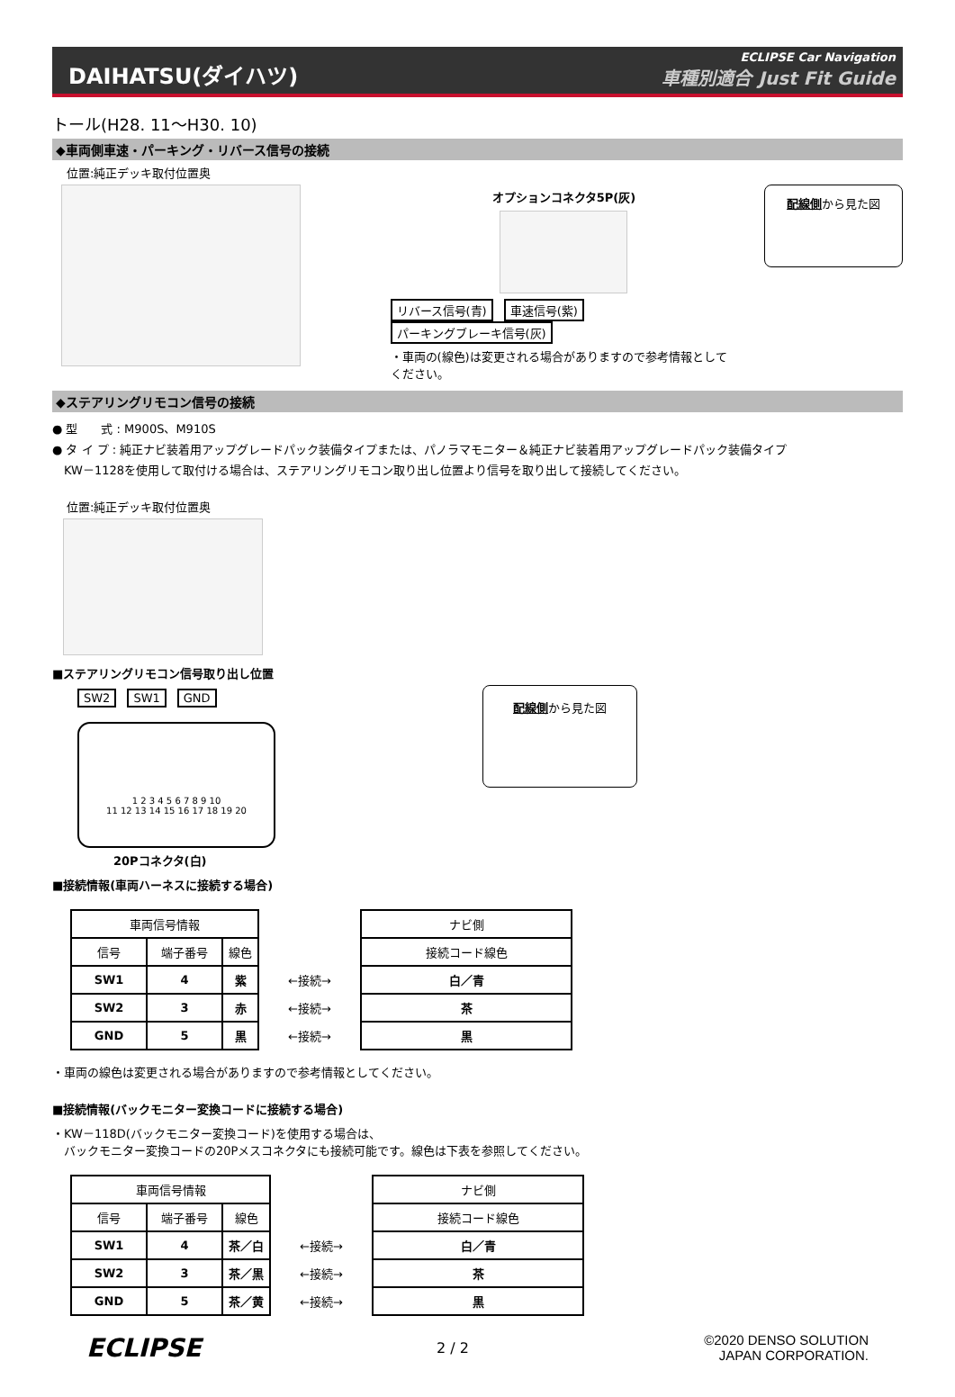DAIHATSU(ダイハツ)
ECLIPSE Car Navigation
車種別適合 Just Fit Guide
トール(H28. 11～H30. 10)
◆車両側車速・パーキング・リバース信号の接続
位置:純正デッキ取付位置奥
オプションコネクタ5P(灰)
リバース信号(青) 車速信号(紫) パーキングブレーキ信号(灰)
・車両の(線色)は変更される場合がありますので参考情報としてください。
配線側から見た図
◆ステアリングリモコン信号の接続
● 型　　式 : M900S、M910S
● タ イ プ : 純正ナビ装着用アップグレードパック装備タイプまたは、パノラマモニター＆純正ナビ装着用アップグレードパック装備タイプ
　KW－1128を使用して取付ける場合は、ステアリングリモコン取り出し位置より信号を取り出して接続してください。
位置:純正デッキ取付位置奥
■ステアリングリモコン信号取り出し位置
SW2 SW1 GND
1 2 3 4 5 6 7 8 9 10
11 12 13 14 15 16 17 18 19 20
20Pコネクタ(白)
配線側から見た図
■接続情報(車両ハーネスに接続する場合)
| 車両信号情報 | | | | ナビ側 |
| 信号 | 端子番号 | 線色 | | 接続コード線色 |
| SW1 | 4 | 紫 | ←接続→ | 白／青 |
| SW2 | 3 | 赤 | ←接続→ | 茶 |
| GND | 5 | 黒 | ←接続→ | 黒 |
・車両の線色は変更される場合がありますので参考情報としてください。
■接続情報(バックモニター変換コードに接続する場合)
・KW－118D(バックモニター変換コード)を使用する場合は、
　バックモニター変換コードの20Pメスコネクタにも接続可能です。線色は下表を参照してください。
| 車両信号情報 | | | | ナビ側 |
| 信号 | 端子番号 | 線色 | | 接続コード線色 |
| SW1 | 4 | 茶／白 | ←接続→ | 白／青 |
| SW2 | 3 | 茶／黒 | ←接続→ | 茶 |
| GND | 5 | 茶／黄 | ←接続→ | 黒 |
ECLIPSE
2 / 2
©2020 DENSO SOLUTION
JAPAN CORPORATION.